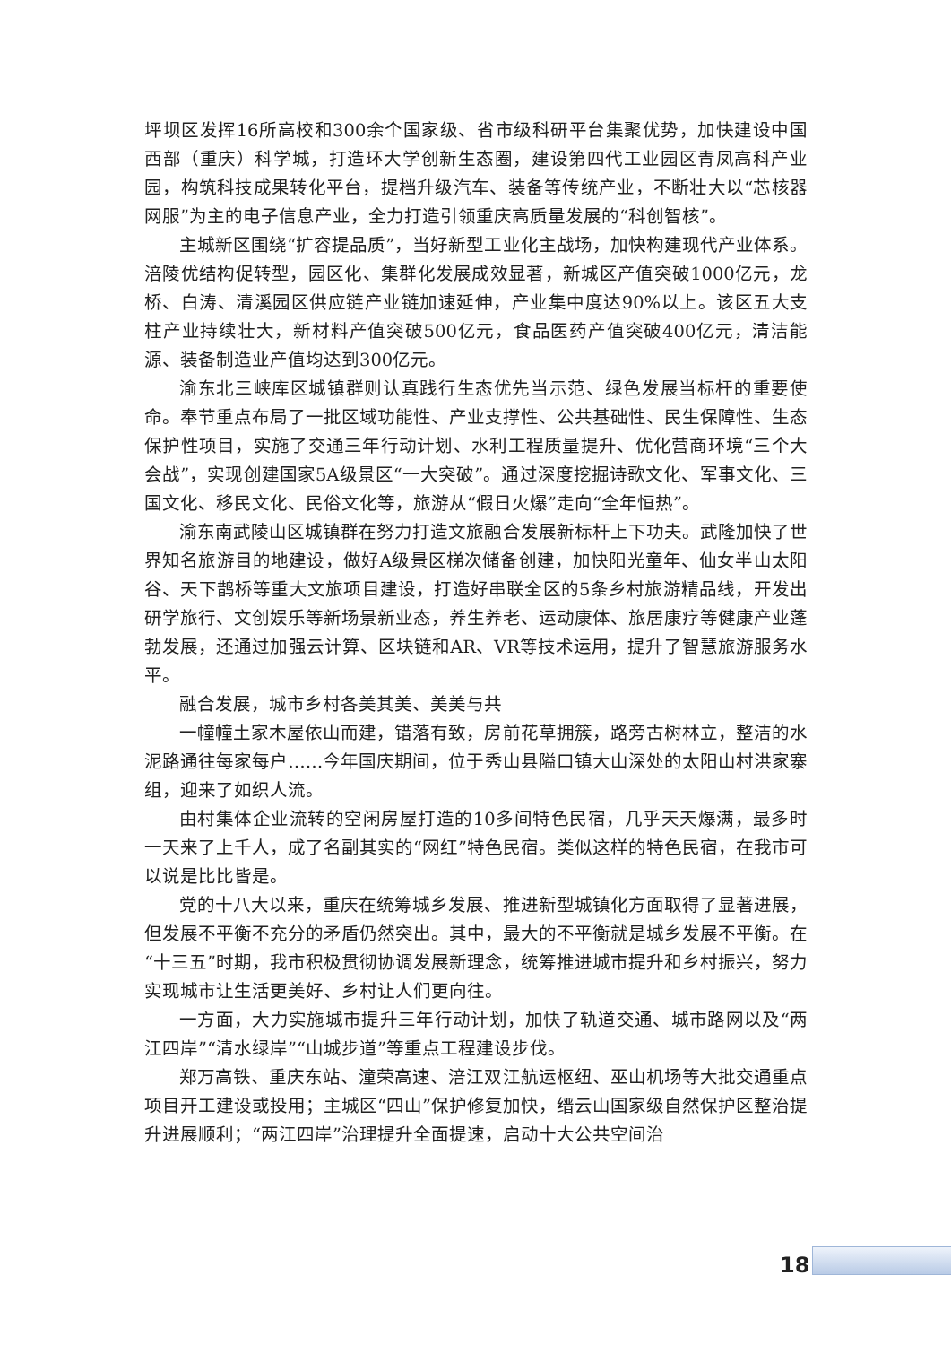坪坝区发挥16所高校和300余个国家级、省市级科研平台集聚优势，加快建设中国西部（重庆）科学城，打造环大学创新生态圈，建设第四代工业园区青凤高科产业园，构筑科技成果转化平台，提档升级汽车、装备等传统产业，不断壮大以“芯核器网服”为主的电子信息产业，全力打造引领重庆高质量发展的“科创智核”。
主城新区围绕“扩容提品质”，当好新型工业化主战场，加快构建现代产业体系。涪陵优结构促转型，园区化、集群化发展成效显著，新城区产值突破1000亿元，龙桥、白涛、清溪园区供应链产业链加速延伸，产业集中度达90%以上。该区五大支柱产业持续壮大，新材料产值突破500亿元，食品医药产值突破400亿元，清洁能源、装备制造业产值均达到300亿元。
渝东北三峡库区城镇群则认真践行生态优先当示范、绿色发展当标杆的重要使命。奉节重点布局了一批区域功能性、产业支撑性、公共基础性、民生保障性、生态保护性项目，实施了交通三年行动计划、水利工程质量提升、优化营商环境“三个大会战”，实现创建国家5A级景区“一大突破”。通过深度挖掘诗歌文化、军事文化、三国文化、移民文化、民俗文化等，旅游从“假日火爆”走向“全年恒热”。
渝东南武陵山区城镇群在努力打造文旅融合发展新标杆上下功夫。武隆加快了世界知名旅游目的地建设，做好A级景区梯次储备创建，加快阳光童年、仙女半山太阳谷、天下鹊桥等重大文旅项目建设，打造好串联全区的5条乡村旅游精品线，开发出研学旅行、文创娱乐等新场景新业态，养生养老、运动康体、旅居康疗等健康产业蓬勃发展，还通过加强云计算、区块链和AR、VR等技术运用，提升了智慧旅游服务水平。
融合发展，城市乡村各美其美、美美与共
一幢幢土家木屋依山而建，错落有致，房前花草拥簇，路旁古树林立，整洁的水泥路通往每家每户……今年国庆期间，位于秀山县隘口镇大山深处的太阳山村洪家寨组，迎来了如织人流。
由村集体企业流转的空闲房屋打造的10多间特色民宿，几乎天天爆满，最多时一天来了上千人，成了名副其实的“网红”特色民宿。类似这样的特色民宿，在我市可以说是比比皆是。
党的十八大以来，重庆在统筹城乡发展、推进新型城镇化方面取得了显著进展，但发展不平衡不充分的矛盾仍然突出。其中，最大的不平衡就是城乡发展不平衡。在“十三五”时期，我市积极贯彻协调发展新理念，统筹推进城市提升和乡村振兴，努力实现城市让生活更美好、乡村让人们更向往。
一方面，大力实施城市提升三年行动计划，加快了轨道交通、城市路网以及“两江四岸”“清水绿岸”“山城步道”等重点工程建设步伐。
郑万高铁、重庆东站、潼荣高速、涪江双江航运枢纽、巫山机场等大批交通重点项目开工建设或投用；主城区“四山”保护修复加快，缙云山国家级自然保护区整治提升进展顺利；“两江四岸”治理提升全面提速，启动十大公共空间治
18